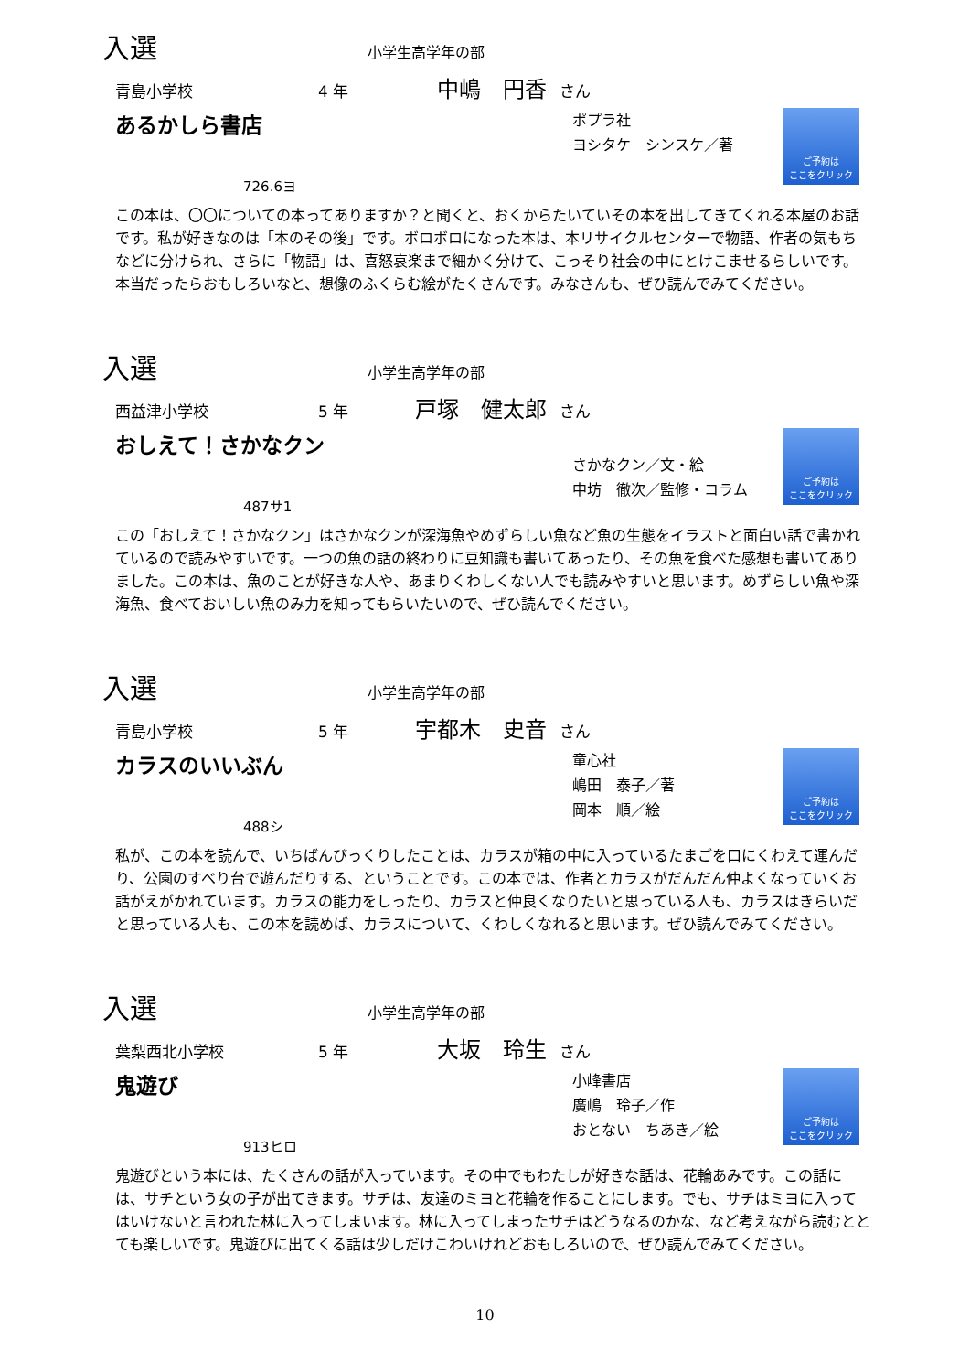入選 小学生高学年の部
青島小学校 4 年 中嶋　円香 さん
あるかしら書店
726.6ヨ
ポプラ社
ヨシタケ　シンスケ／著
ご予約は
ここをクリック
この本は、〇〇についての本ってありますか？と聞くと、おくからたいていその本を出してきてくれる本屋のお話です。私が好きなのは「本のその後」です。ボロボロになった本は、本リサイクルセンターで物語、作者の気もちなどに分けられ、さらに「物語」は、喜怒哀楽まで細かく分けて、こっそり社会の中にとけこませるらしいです。本当だったらおもしろいなと、想像のふくらむ絵がたくさんです。みなさんも、ぜひ読んでみてください。
入選 小学生高学年の部
西益津小学校 5 年 戸塚　健太郎 さん
おしえて！さかなクン
487サ1
さかなクン／文・絵
中坊　徹次／監修・コラム
ご予約は
ここをクリック
この「おしえて！さかなクン」はさかなクンが深海魚やめずらしい魚など魚の生態をイラストと面白い話で書かれているので読みやすいです。一つの魚の話の終わりに豆知識も書いてあったり、その魚を食べた感想も書いてありました。この本は、魚のことが好きな人や、あまりくわしくない人でも読みやすいと思います。めずらしい魚や深海魚、食べておいしい魚のみ力を知ってもらいたいので、ぜひ読んでください。
入選 小学生高学年の部
青島小学校 5 年 宇都木　史音 さん
カラスのいいぶん
488シ
童心社
嶋田　泰子／著
岡本　順／絵
ご予約は
ここをクリック
私が、この本を読んで、いちばんびっくりしたことは、カラスが箱の中に入っているたまごを口にくわえて運んだり、公園のすべり台で遊んだりする、ということです。この本では、作者とカラスがだんだん仲よくなっていくお話がえがかれています。カラスの能力をしったり、カラスと仲良くなりたいと思っている人も、カラスはきらいだと思っている人も、この本を読めば、カラスについて、くわしくなれると思います。ぜひ読んでみてください。
入選 小学生高学年の部
葉梨西北小学校 5 年 大坂　玲生 さん
鬼遊び
913ヒロ
小峰書店
廣嶋　玲子／作
おとない　ちあき／絵
ご予約は
ここをクリック
鬼遊びという本には、たくさんの話が入っています。その中でもわたしが好きな話は、花輪あみです。この話には、サチという女の子が出てきます。サチは、友達のミヨと花輪を作ることにします。でも、サチはミヨに入ってはいけないと言われた林に入ってしまいます。林に入ってしまったサチはどうなるのかな、など考えながら読むととても楽しいです。鬼遊びに出てくる話は少しだけこわいけれどおもしろいので、ぜひ読んでみてください。
10